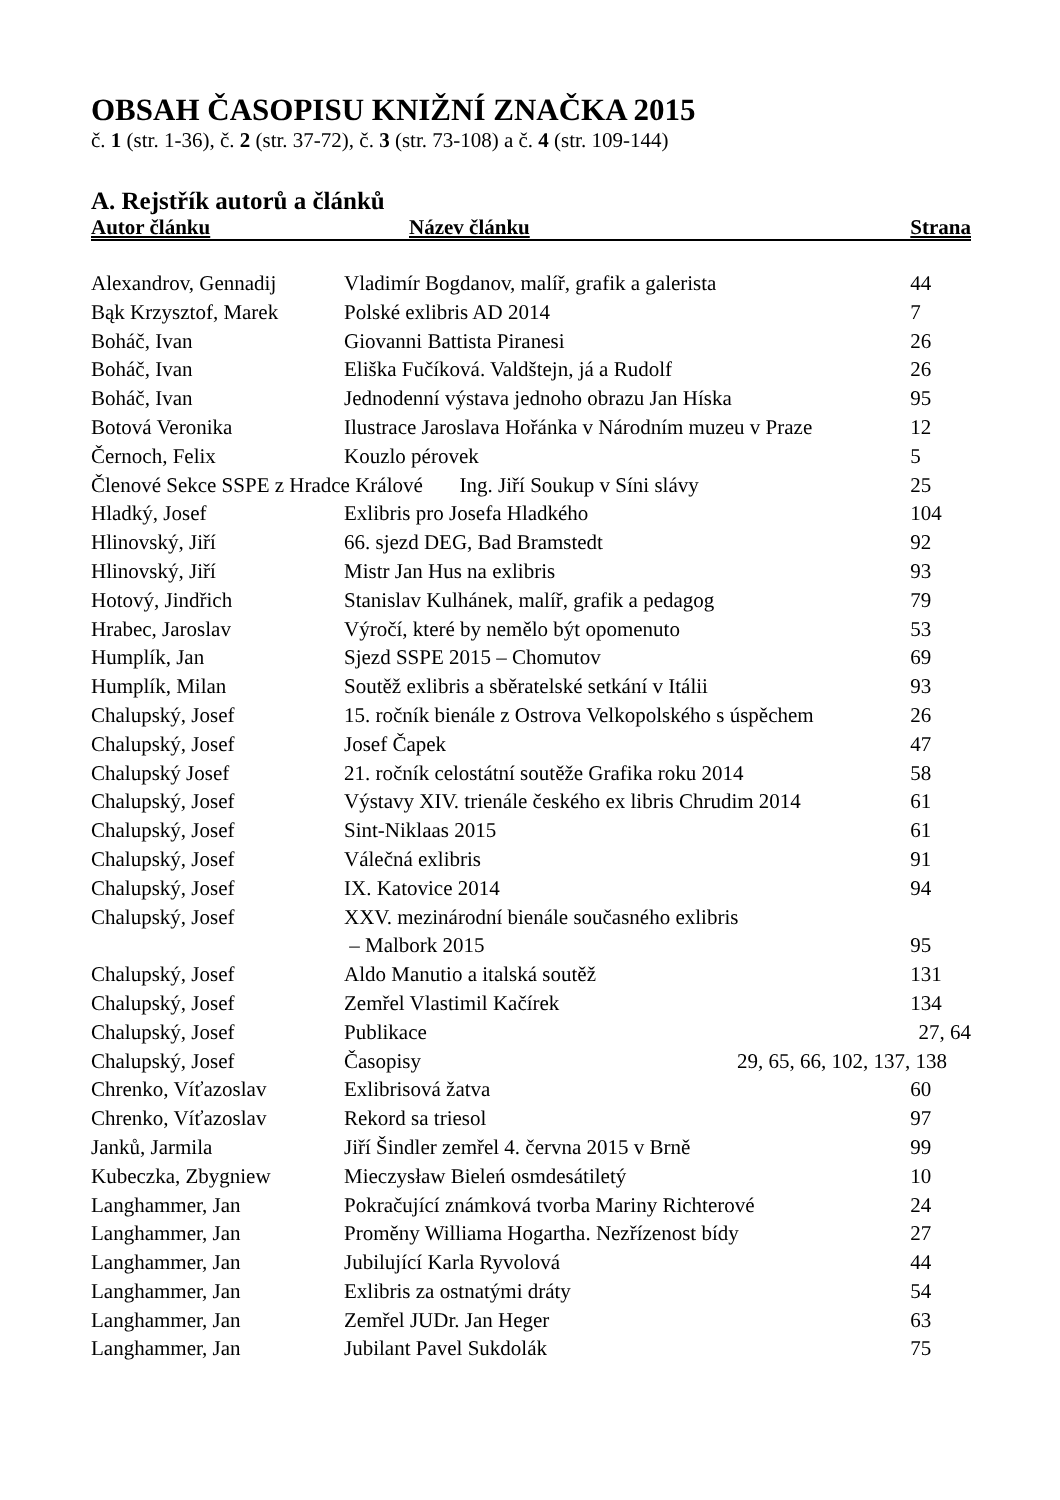OBSAH ČASOPISU KNIŽNÍ ZNAČKA 2015
č. 1 (str. 1-36), č. 2 (str. 37-72), č. 3 (str. 73-108) a č. 4 (str. 109-144)
A. Rejstřík autorů a článků
| Autor článku | Název článku | Strana |
| --- | --- | --- |
| Alexandrov, Gennadij | Vladimír Bogdanov, malíř, grafik a galerista | 44 |
| Bąk Krzysztof, Marek | Polské exlibris AD 2014 | 7 |
| Boháč, Ivan | Giovanni Battista Piranesi | 26 |
| Boháč, Ivan | Eliška Fučíková. Valdštejn, já a Rudolf | 26 |
| Boháč, Ivan | Jednodenní výstava jednoho obrazu Jan Híska | 95 |
| Botová Veronika | Ilustrace Jaroslava Hořánka v Národním muzeu v Praze | 12 |
| Černoch, Felix | Kouzlo pérovek | 5 |
| Členové Sekce SSPE z Hradce Králové Ing. Jiří Soukup v Síni slávy | | 25 |
| Hladký, Josef | Exlibris pro Josefa Hladkého | 104 |
| Hlinovský, Jiří | 66. sjezd DEG, Bad Bramstedt | 92 |
| Hlinovský, Jiří | Mistr Jan Hus na exlibris | 93 |
| Hotový, Jindřich | Stanislav Kulhánek, malíř, grafik a pedagog | 79 |
| Hrabec, Jaroslav | Výročí, které by nemělo být opomenuto | 53 |
| Humplík, Jan | Sjezd SSPE 2015 – Chomutov | 69 |
| Humplík, Milan | Soutěž exlibris a sběratelské setkání v Itálii | 93 |
| Chalupský, Josef | 15. ročník bienále z Ostrova Velkopolského s úspěchem | 26 |
| Chalupský, Josef | Josef Čapek | 47 |
| Chalupský Josef | 21. ročník celostátní soutěže Grafika roku 2014 | 58 |
| Chalupský, Josef | Výstavy XIV. trienále českého ex libris Chrudim 2014 | 61 |
| Chalupský, Josef | Sint-Niklaas 2015 | 61 |
| Chalupský, Josef | Válečná exlibris | 91 |
| Chalupský, Josef | IX. Katovice 2014 | 94 |
| Chalupský, Josef | XXV. mezinárodní bienále současného exlibris – Malbork 2015 | 95 |
| Chalupský, Josef | Aldo Manutio a italská soutěž | 131 |
| Chalupský, Josef | Zemřel Vlastimil Kačírek | 134 |
| Chalupský, Josef | Publikace | 27, 64 |
| Chalupský, Josef | Časopisy 29, 65, 66, 102, 137, | 138 |
| Chrenko, Víťazoslav | Exlibrisová žatva | 60 |
| Chrenko, Víťazoslav | Rekord sa triesol | 97 |
| Janků, Jarmila | Jiří Šindler zemřel 4. června 2015 v Brně | 99 |
| Kubeczka, Zbygniew | Mieczysław Bieleń osmdesátiletý | 10 |
| Langhammer, Jan | Pokračující známková tvorba Mariny Richterové | 24 |
| Langhammer, Jan | Proměny Williama Hogartha. Nezřízenost bídy | 27 |
| Langhammer, Jan | Jubilující Karla Ryvolová | 44 |
| Langhammer, Jan | Exlibris za ostnatými dráty | 54 |
| Langhammer, Jan | Zemřel JUDr. Jan Heger | 63 |
| Langhammer, Jan | Jubilant Pavel Sukdolák | 75 |